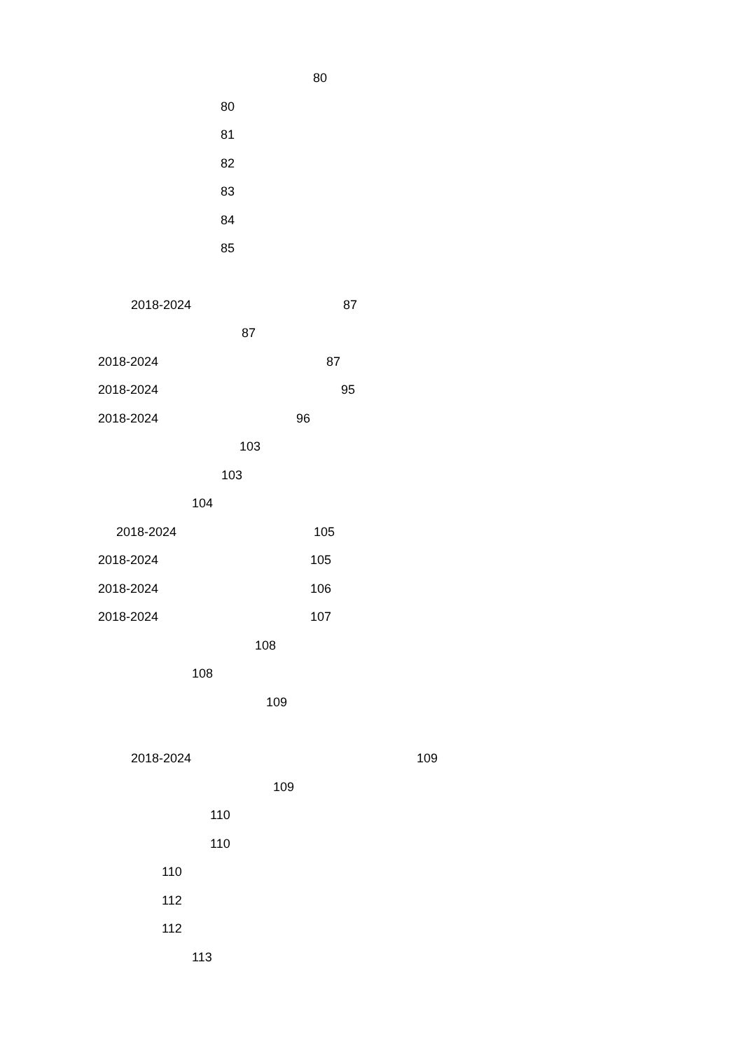80
80
81
82
83
84
85
2018-2024 87
87
2018-2024 87
2018-2024 95
2018-2024 96
103
103
104
2018-2024 105
2018-2024 105
2018-2024 106
2018-2024 107
108
108
109
2018-2024 109
109
110
110
110
112
112
113